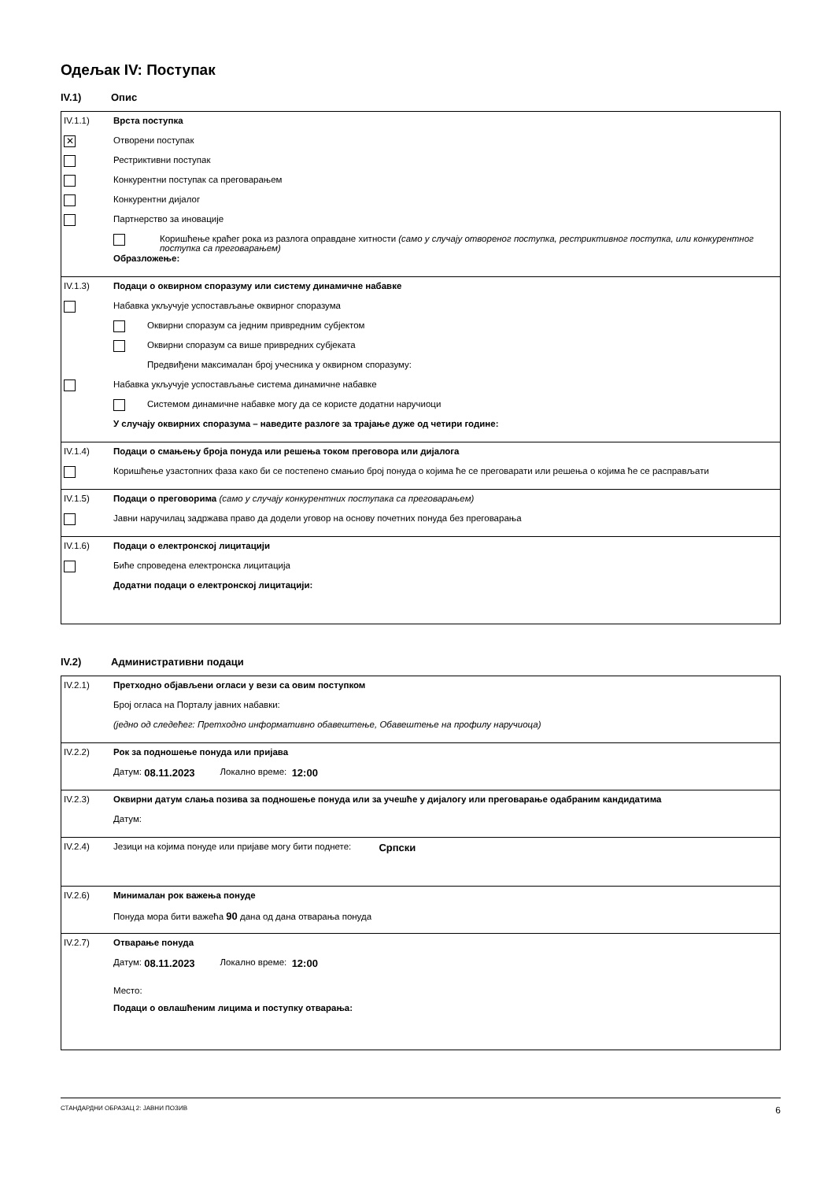Одељак IV: Поступак
IV.1) Опис
IV.1.1) Врста поступка
✕
Отворени поступак
Рестриктивни поступак
Конкурентни поступак са преговарањем
Конкурентни дијалог
Партнерство за иновације
Коришћење краћег рока из разлога оправдане хитности (само у случају отвореног поступка, рестриктивног поступка, или конкурентног поступка са преговарањем)
Образложење:
IV.1.3) Подаци о оквирном споразуму или систему динамичне набавке
Набавка укључује успостављање оквирног споразума
Оквирни споразум са једним привредним субјектом
Оквирни споразум са више привредних субјеката
Предвиђени максималан број учесника у оквирном споразуму:
Набавка укључује успостављање система динамичне набавке
Системом динамичне набавке могу да се користе додатни наручиоци
У случају оквирних споразума – наведите разлоге за трајање дуже од четири године:
IV.1.4) Подаци о смањењу броја понуда или решења током преговора или дијалога
Коришћење узастопних фаза како би се постепено смањио број понуда о којима ће се преговарати или решења о којима ће се расправљати
IV.1.5) Подаци о преговорима (само у случају конкурентних поступака са преговарањем)
Јавни наручилац задржава право да додели уговор на основу почетних понуда без преговарања
IV.1.6) Подаци о електронској лицитацији
Биће спроведена електронска лицитација
Додатни подаци о електронској лицитацији:
IV.2) Административни подаци
IV.2.1) Претходно објављени огласи у вези са овим поступком
Број огласа на Порталу јавних набавки:
(једно од следећег: Претходно информативно обавештење, Обавештење на профилу наручиоца)
IV.2.2) Рок за подношење понуда или пријава
Датум: 08.11.2023 Локално време: 12:00
IV.2.3) Оквирни датум слања позива за подношење понуда или за учешће у дијалогу или преговарање одабраним кандидатима
Датум:
IV.2.4)
Језици на којима понуде или пријаве могу бити поднете: Српски
IV.2.6) Минималан рок важења понуде
Понуда мора бити важећа 90 дана од дана отварања понуда
IV.2.7) Отварање понуда
Датум: 08.11.2023 Локално време: 12:00
Место:
Подаци о овлашћеним лицима и поступку отварања:
СТАНДАРДНИ ОБРАЗАЦ 2: ЈАВНИ ПОЗИВ 6